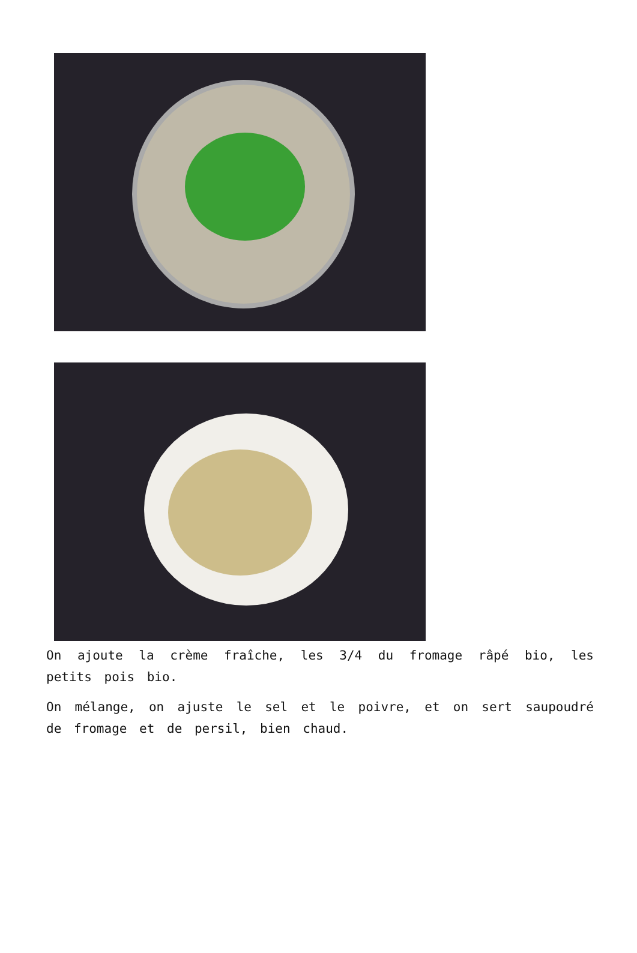On ajoute la crème fraîche, les 3/4 du fromage râpé bio, les petits pois bio.
On mélange, on ajuste le sel et le poivre, et on sert saupoudré de fromage et de persil, bien chaud.